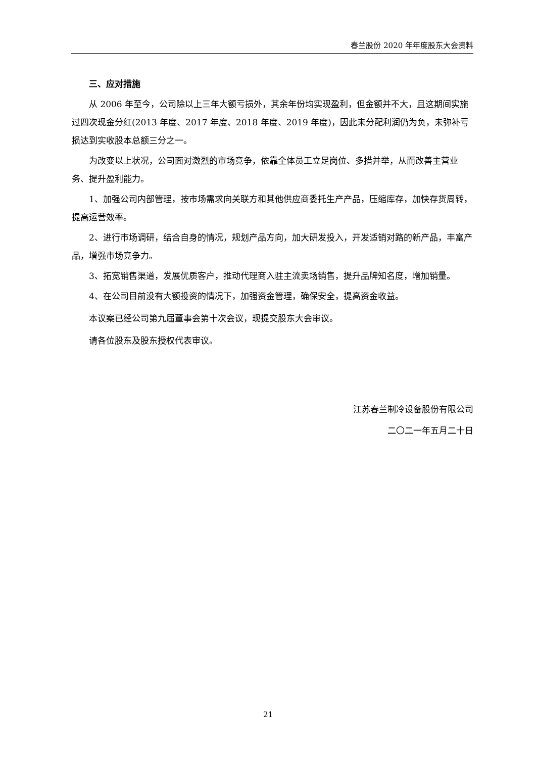春兰股份 2020 年年度股东大会资料
三、应对措施
从 2006 年至今，公司除以上三年大额亏损外，其余年份均实现盈利，但金额并不大，且这期间实施过四次现金分红(2013 年度、2017 年度、2018 年度、2019 年度)，因此未分配利润仍为负，未弥补亏损达到实收股本总额三分之一。
为改变以上状况，公司面对激烈的市场竞争，依靠全体员工立足岗位、多措并举，从而改善主营业务、提升盈利能力。
1、加强公司内部管理，按市场需求向关联方和其他供应商委托生产产品，压缩库存，加快存货周转，提高运营效率。
2、进行市场调研，结合自身的情况，规划产品方向，加大研发投入，开发适销对路的新产品，丰富产品，增强市场竞争力。
3、拓宽销售渠道，发展优质客户，推动代理商入驻主流卖场销售，提升品牌知名度，增加销量。
4、在公司目前没有大额投资的情况下，加强资金管理，确保安全，提高资金收益。
本议案已经公司第九届董事会第十次会议，现提交股东大会审议。
请各位股东及股东授权代表审议。
江苏春兰制冷设备股份有限公司
二〇二一年五月二十日
21